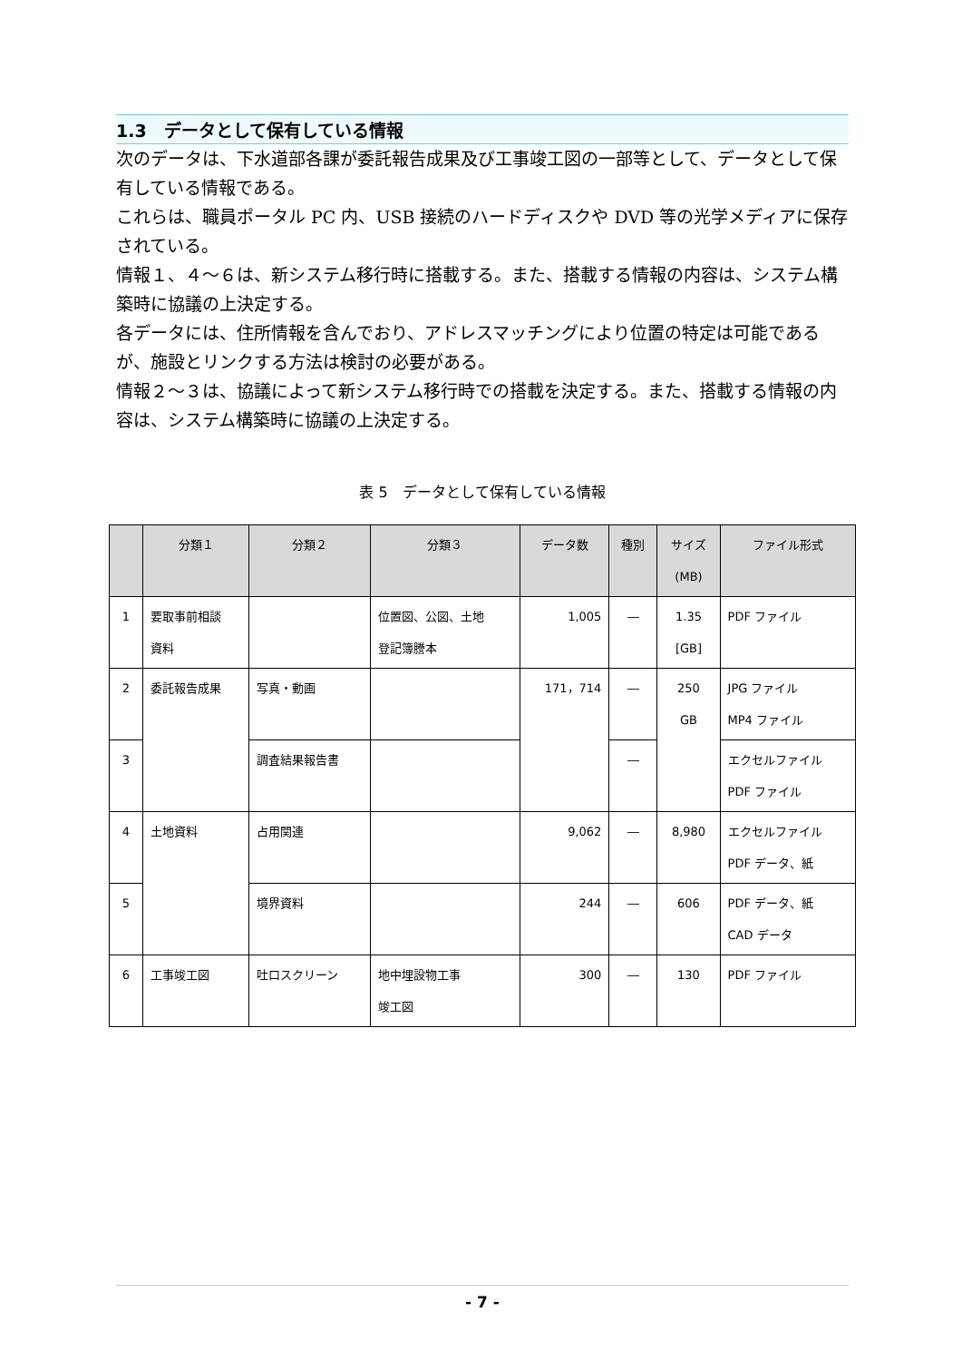1.3　データとして保有している情報
次のデータは、下水道部各課が委託報告成果及び工事竣工図の一部等として、データとして保有している情報である。
これらは、職員ポータル PC 内、USB 接続のハードディスクや DVD 等の光学メディアに保存されている。
情報１、４～６は、新システム移行時に搭載する。また、搭載する情報の内容は、システム構築時に協議の上決定する。
各データには、住所情報を含んでおり、アドレスマッチングにより位置の特定は可能であるが、施設とリンクする方法は検討の必要がある。
情報２～３は、協議によって新システム移行時での搭載を決定する。また、搭載する情報の内容は、システム構築時に協議の上決定する。
表 5　データとして保有している情報
| | 分類１ | 分類２ | 分類３ | データ数 | 種別 | サイズ (MB) | ファイル形式 |
| --- | --- | --- | --- | --- | --- | --- | --- |
| 1 | 要取事前相談 資料 | | 位置図、公図、土地 登記簿謄本 | 1,005 | ― | 1.35 [GB] | PDF ファイル |
| 2 | 委託報告成果 | 写真・動画 | | 171，714 | ― | 250 GB | JPG ファイル MP4 ファイル |
| 3 | | 調査結果報告書 | | | ― | | エクセルファイル PDF ファイル |
| 4 | 土地資料 | 占用関連 | | 9,062 | ― | 8,980 | エクセルファイル PDF データ、紙 |
| 5 | | 境界資料 | | 244 | ― | 606 | PDF データ、紙 CAD データ |
| 6 | 工事竣工図 | 吐口スクリーン | 地中埋設物工事 竣工図 | 300 | ― | 130 | PDF ファイル |
- 7 -